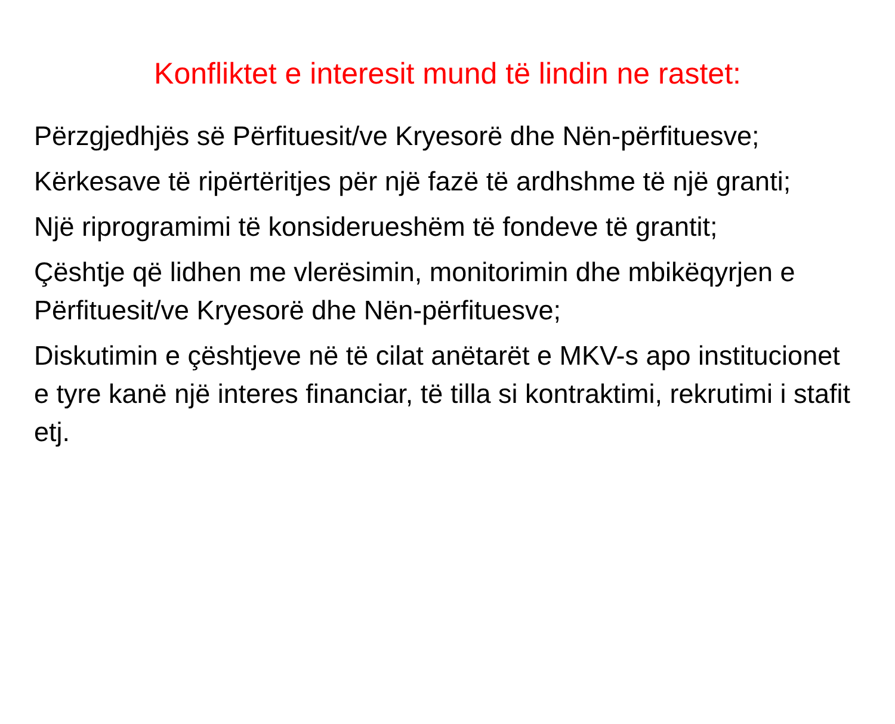Konfliktet e interesit mund të lindin ne rastet:
Përzgjedhjës së Përfituesit/ve Kryesorë dhe Nën-përfituesve;
Kërkesave të ripërtëritjes për një fazë të ardhshme të një granti;
Një riprogramimi të konsiderueshëm të fondeve të grantit;
Çështje që lidhen me vlerësimin, monitorimin dhe mbikëqyrjen e Përfituesit/ve Kryesorë dhe Nën-përfituesve;
Diskutimin e çështjeve në të cilat anëtarët e MKV-s apo institucionet e tyre kanë një interes financiar, të tilla si kontraktimi, rekrutimi i stafit etj.